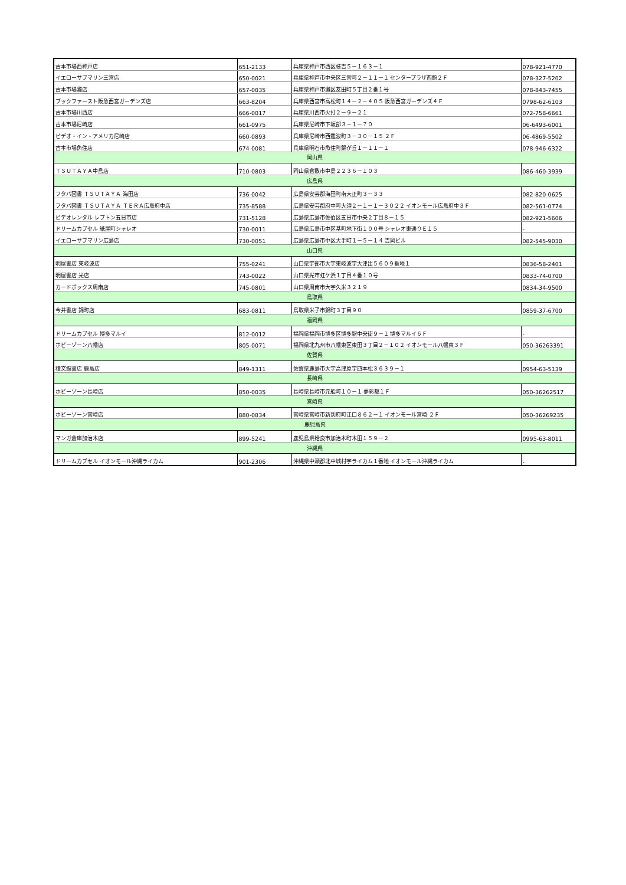| 古本市場西神戸店 | 651-2133 | 兵庫県神戸市西区枝吉５－１６３－１ | 078-921-4770 |
| イエローサブマリン三宮店 | 650-0021 | 兵庫県神戸市中央区三宮町２－１１－１ センタープラザ西館２Ｆ | 078-327-5202 |
| 古本市場灘店 | 657-0035 | 兵庫県神戸市灘区友田町５丁目２番１号 | 078-843-7455 |
| ブックファースト阪急西宮ガーデンズ店 | 663-8204 | 兵庫県西宮市高松町１４－２－４０５ 阪急西宮ガーデンズ４Ｆ | 0798-62-6103 |
| 古本市場川西店 | 666-0017 | 兵庫県川西市火打２－９－２１ | 072-758-6661 |
| 古本市場尼崎店 | 661-0975 | 兵庫県尼崎市下坂部３－１－７０ | 06-6493-6001 |
| ビデオ・イン・アメリカ尼崎店 | 660-0893 | 兵庫県尼崎市西難波町３－３０－１５ ２Ｆ | 06-4869-5502 |
| 古本市場魚住店 | 674-0081 | 兵庫県明石市魚住町錦が丘１－１１－１ | 078-946-6322 |
| 岡山県 | | | |
| ＴＳＵＴＡＹＡ中島店 | 710-0803 | 岡山県倉敷市中島２２３６－１０３ | 086-460-3939 |
| 広島県 | | | |
| フタバ図書 ＴＳＵＴＡＹＡ 海田店 | 736-0042 | 広島県安芸郡海田町南大正町３－３３ | 082-820-0625 |
| フタバ図書 ＴＳＵＴＡＹＡ ＴＥＲＡ広島府中店 | 735-8588 | 広島県安芸郡府中町大須２－１－１－３０２２ イオンモール広島府中３Ｆ | 082-561-0774 |
| ビデオレンタル レプトン五日市店 | 731-5128 | 広島県広島市佐伯区五日市中央２丁目８－１５ | 082-921-5606 |
| ドリームカプセル 紙屋町シャレオ | 730-0011 | 広島県広島市中区基町地下街１００号 シャレオ東通りＥ１５ | - |
| イエローサブマリン広島店 | 730-0051 | 広島県広島市中区大手町１－５－１４ 吉岡ビル | 082-545-9030 |
| 山口県 | | | |
| 明屋書店 東岐波店 | 755-0241 | 山口県宇部市大字東岐波字大津出５６０９番地１ | 0836-58-2401 |
| 明屋書店 光店 | 743-0022 | 山口県光市虹ケ浜１丁目４番１０号 | 0833-74-0700 |
| カードボックス周南店 | 745-0801 | 山口県周南市大字久米３２１９ | 0834-34-9500 |
| 鳥取県 | | | |
| 今井書店 錦町店 | 683-0811 | 鳥取県米子市錦町３丁目９０ | 0859-37-6700 |
| 福岡県 | | | |
| ドリームカプセル 博多マルイ | 812-0012 | 福岡県福岡市博多区博多駅中央街９－１ 博多マルイ６Ｆ | - |
| ホビーゾーン八幡店 | 805-0071 | 福岡県北九州市八幡東区東田３丁目２－１０２ イオンモール八幡東３Ｆ | 050-36263391 |
| 佐賀県 | | | |
| 積文館書店 鹿島店 | 849-1311 | 佐賀県鹿島市大字高津原字四本松３６３９－１ | 0954-63-5139 |
| 長崎県 | | | |
| ホビーゾーン長崎店 | 850-0035 | 長崎県長崎市元船町１０－１ 夢彩都１Ｆ | 050-36262517 |
| 宮崎県 | | | |
| ホビーゾーン宮崎店 | 880-0834 | 宮崎県宮崎市新別府町江口８６２－１ イオンモール宮崎 ２Ｆ | 050-36269235 |
| 鹿児島県 | | | |
| マンガ倉庫加治木店 | 899-5241 | 鹿児島県姶良市加治木町木田１５９－２ | 0995-63-8011 |
| 沖縄県 | | | |
| ドリームカプセル イオンモール沖縄ライカム | 901-2306 | 沖縄県中頭郡北中城村字ライカム１番地 イオンモール沖縄ライカム | - |